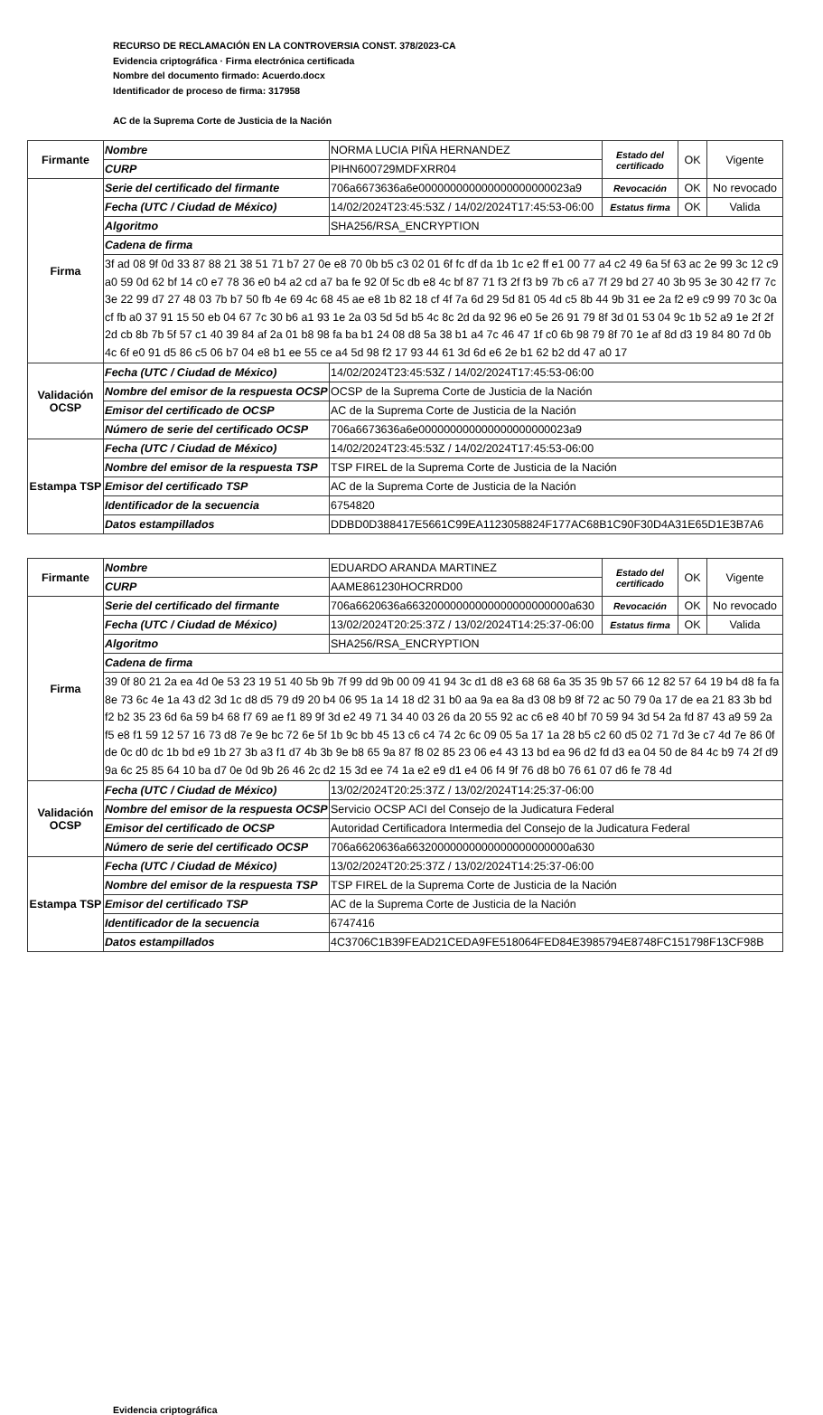RECURSO DE RECLAMACIÓN EN LA CONTROVERSIA CONST. 378/2023-CA
Evidencia criptográfica · Firma electrónica certificada
Nombre del documento firmado: Acuerdo.docx
Identificador de proceso de firma: 317958
AC de la Suprema Corte de Justicia de la Nación
| Firmante | Nombre | NORMA LUCIA PIÑA HERNANDEZ | Estado del certificado | OK | Vigente |
| | CURP | PIHN600729MDFXRR04 | | | |
| Firma | Serie del certificado del firmante | 706a6673636a6e000000000000000000000023a9 | Revocación | OK | No revocado |
| | Fecha (UTC / Ciudad de México) | 14/02/2024T23:45:53Z / 14/02/2024T17:45:53-06:00 | Estatus firma | OK | Valida |
| | Algoritmo | SHA256/RSA_ENCRYPTION | | | |
| | Cadena de firma | | | | |
| | 3f ad 08 9f 0d 33 87 88 21 38 51 71 b7 27 0e e8 70 0b b5 c3 02 01 6f fc df da 1b 1c e2 ff e1 00 77 a4 c2 49 6a 5f 63 ac 2e 99 3c 12 c9 a0 59 0d 62 bf 14 c0 e7 78 36 e0 b4 a2 cd a7 ba fe 92 0f 5c db e8 4c bf 87 71 f3 2f f3 b9 7b c6 a7 7f 29 bd 27 40 3b 95 3e 30 42 f7 7c 3e 22 99 d7 27 48 03 7b b7 50 fb 4e 69 4c 68 45 ae e8 1b 82 18 cf 4f 7a 6d 29 5d 81 05 4d c5 8b 44 9b 31 ee 2a f2 e9 c9 99 70 3c 0a cf fb a0 37 91 15 50 eb 04 67 7c 30 b6 a1 93 1e 2a 03 5d 5d b5 4c 8c 2d da 92 96 e0 5e 26 91 79 8f 3d 01 53 04 9c 1b 52 a9 1e 2f 2f 2d cb 8b 7b 5f 57 c1 40 39 84 af 2a 01 b8 98 fa ba b1 24 08 d8 5a 38 b1 a4 7c 46 47 1f c0 6b 98 79 8f 70 1e af 8d d3 19 84 80 7d 0b 4c 6f e0 91 d5 86 c5 06 b7 04 e8 b1 ee 55 ce a4 5d 98 f2 17 93 44 61 3d 6d e6 2e b1 62 b2 dd 47 a0 17 | | | | |
| Validación OCSP | Fecha (UTC / Ciudad de México) | 14/02/2024T23:45:53Z / 14/02/2024T17:45:53-06:00 | | | |
| | Nombre del emisor de la respuesta OCSP | OCSP de la Suprema Corte de Justicia de la Nación | | | |
| | Emisor del certificado de OCSP | AC de la Suprema Corte de Justicia de la Nación | | | |
| | Número de serie del certificado OCSP | 706a6673636a6e000000000000000000000023a9 | | | |
| Estampa TSP | Fecha (UTC / Ciudad de México) | 14/02/2024T23:45:53Z / 14/02/2024T17:45:53-06:00 | | | |
| | Nombre del emisor de la respuesta TSP | TSP FIREL de la Suprema Corte de Justicia de la Nación | | | |
| | Emisor del certificado TSP | AC de la Suprema Corte de Justicia de la Nación | | | |
| | Identificador de la secuencia | 6754820 | | | |
| | Datos estampillados | DDBD0D388417E5661C99EA1123058824F177AC68B1C90F30D4A31E65D1E3B7A6 | | | |
| Firmante | Nombre | EDUARDO ARANDA MARTINEZ | Estado del certificado | OK | Vigente |
| | CURP | AAME861230HOCRRD00 | | | |
| Firma | Serie del certificado del firmante | 706a6620636a66320000000000000000000000a630 | Revocación | OK | No revocado |
| | Fecha (UTC / Ciudad de México) | 13/02/2024T20:25:37Z / 13/02/2024T14:25:37-06:00 | Estatus firma | OK | Valida |
| | Algoritmo | SHA256/RSA_ENCRYPTION | | | |
| | Cadena de firma | | | | |
| | 39 0f 80 21 2a ea 4d 0e 53 23 19 51 40 5b 9b 7f 99 dd 9b 00 09 41 94 3c d1 d8 e3 68 68 6a 35 35 9b 57 66 12 82 57 64 19 b4 d8 fa fa 8e 73 6c 4e 1a 43 d2 3d 1c d8 d5 79 d9 20 b4 06 95 1a 14 18 d2 31 b0 aa 9a ea 8a d3 08 b9 8f 72 ac 50 79 0a 17 de ea 21 83 3b bd f2 b2 35 23 6d 6a 59 b4 68 f7 69 ae f1 89 9f 3d e2 49 71 34 40 03 26 da 20 55 92 ac c6 e8 40 bf 70 59 94 3d 54 2a fd 87 43 a9 59 2a f5 e8 f1 59 12 57 16 73 d8 7e 9e bc 72 6e 5f 1b 9c bb 45 13 c6 c4 74 2c 6c 09 05 5a 17 1a 28 b5 c2 60 d5 02 71 7d 3e c7 4d 7e 86 0f de 0c d0 dc 1b bd e9 1b 27 3b a3 f1 d7 4b 3b 9e b8 65 9a 87 f8 02 85 23 06 e4 43 13 bd ea 96 d2 fd d3 ea 04 50 de 84 4c b9 74 2f d9 9a 6c 25 85 64 10 ba d7 0e 0d 9b 26 46 2c d2 15 3d ee 74 1a e2 e9 d1 e4 06 f4 9f 76 d8 b0 76 61 07 d6 fe 78 4d | | | | |
| Validación OCSP | Fecha (UTC / Ciudad de México) | 13/02/2024T20:25:37Z / 13/02/2024T14:25:37-06:00 | | | |
| | Nombre del emisor de la respuesta OCSP | Servicio OCSP ACI del Consejo de la Judicatura Federal | | | |
| | Emisor del certificado de OCSP | Autoridad Certificadora Intermedia del Consejo de la Judicatura Federal | | | |
| | Número de serie del certificado OCSP | 706a6620636a66320000000000000000000000a630 | | | |
| Estampa TSP | Fecha (UTC / Ciudad de México) | 13/02/2024T20:25:37Z / 13/02/2024T14:25:37-06:00 | | | |
| | Nombre del emisor de la respuesta TSP | TSP FIREL de la Suprema Corte de Justicia de la Nación | | | |
| | Emisor del certificado TSP | AC de la Suprema Corte de Justicia de la Nación | | | |
| | Identificador de la secuencia | 6747416 | | | |
| | Datos estampillados | 4C3706C1B39FEAD21CEDA9FE518064FED84E3985794E8748FC151798F13CF98B | | | |
Evidencia criptográfica